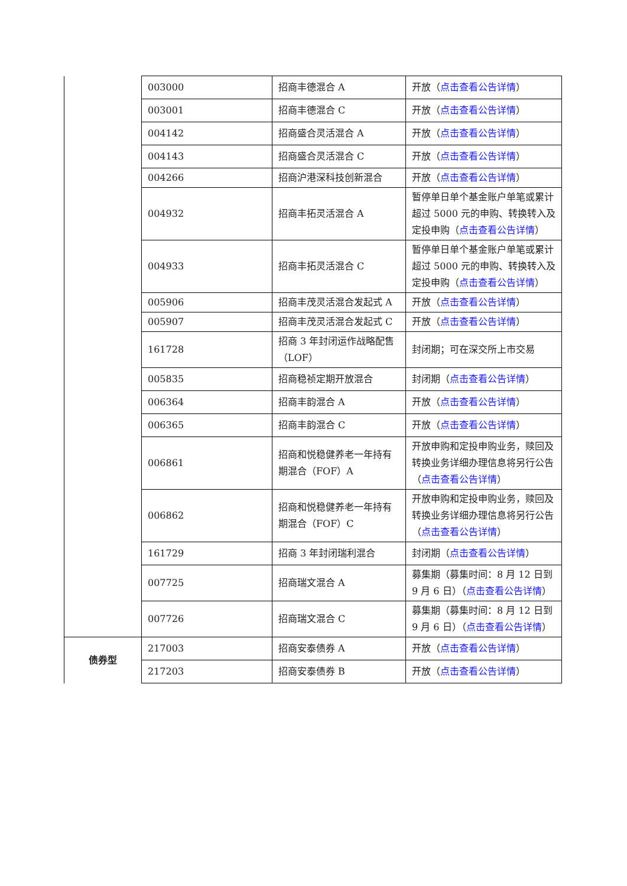| | 003000 | 招商丰德混合 A | 开放（ 点击查看公告详情 ） |
| | 003001 | 招商丰德混合 C | 开放（ 点击查看公告详情 ） |
| | 004142 | 招商盛合灵活混合 A | 开放（ 点击查看公告详情 ） |
| | 004143 | 招商盛合灵活混合 C | 开放（ 点击查看公告详情 ） |
| | 004266 | 招商沪港深科技创新混合 | 开放（ 点击查看公告详情 ） |
| | 004932 | 招商丰拓灵活混合 A | 暂停单日单个基金账户单笔或累计超过 5000 元的申购、转换转入及定投申购（ 点击查看公告详情 ） |
| | 004933 | 招商丰拓灵活混合 C | 暂停单日单个基金账户单笔或累计超过 5000 元的申购、转换转入及定投申购（ 点击查看公告详情 ） |
| | 005906 | 招商丰茂灵活混合发起式 A | 开放（ 点击查看公告详情 ） |
| | 005907 | 招商丰茂灵活混合发起式 C | 开放（ 点击查看公告详情 ） |
| | 161728 | 招商 3 年封闭运作战略配售（LOF） | 封闭期；可在深交所上市交易 |
| | 005835 | 招商稳祯定期开放混合 | 封闭期（ 点击查看公告详情 ） |
| | 006364 | 招商丰韵混合 A | 开放（ 点击查看公告详情 ） |
| | 006365 | 招商丰韵混合 C | 开放（ 点击查看公告详情 ） |
| | 006861 | 招商和悦稳健养老一年持有期混合（FOF）A | 开放申购和定投申购业务，赎回及转换业务详细办理信息将另行公告（ 点击查看公告详情 ） |
| | 006862 | 招商和悦稳健养老一年持有期混合（FOF）C | 开放申购和定投申购业务，赎回及转换业务详细办理信息将另行公告（ 点击查看公告详情 ） |
| | 161729 | 招商 3 年封闭瑞利混合 | 封闭期（ 点击查看公告详情 ） |
| | 007725 | 招商瑞文混合 A | 募集期（募集时间：8 月 12 日到 9 月 6 日）（ 点击查看公告详情 ） |
| | 007726 | 招商瑞文混合 C | 募集期（募集时间：8 月 12 日到 9 月 6 日）（ 点击查看公告详情 ） |
| 债券型 | 217003 | 招商安泰债券 A | 开放（ 点击查看公告详情 ） |
| | 217203 | 招商安泰债券 B | 开放（ 点击查看公告详情 ） |